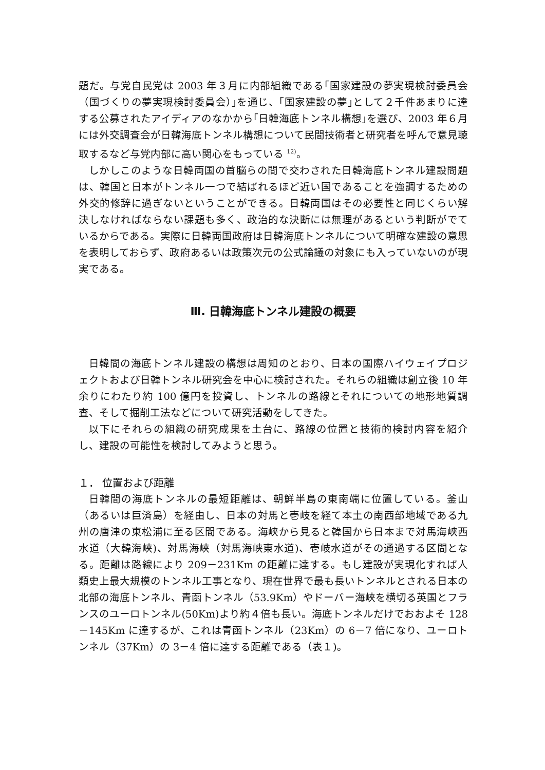題だ。与党自民党は 2003 年３月に内部組織である｢国家建設の夢実現検討委員会（国づくりの夢実現検討委員会）｣を通じ、｢国家建設の夢｣として２千件あまりに達する公募されたアイディアのなかから｢日韓海底トンネル構想｣を選び、2003 年６月には外交調査会が日韓海底トンネル構想について民間技術者と研究者を呼んで意見聴取するなど与党内部に高い関心をもっている <sup>12)</sup>。
しかしこのような日韓両国の首脳らの間で交わされた日韓海底トンネル建設問題は、韓国と日本がトンネル一つで結ばれるほど近い国であることを強調するための外交的修辞に過ぎないということができる。日韓両国はその必要性と同じくらい解決しなければならない課題も多く、政治的な決断には無理があるという判断がでているからである。実際に日韓両国政府は日韓海底トンネルについて明確な建設の意思を表明しておらず、政府あるいは政策次元の公式論議の対象にも入っていないのが現実である。
Ⅲ. 日韓海底トンネル建設の概要
日韓間の海底トンネル建設の構想は周知のとおり、日本の国際ハイウェイプロジェクトおよび日韓トンネル研究会を中心に検討された。それらの組織は創立後 10 年余りにわたり約 100 億円を投資し、トンネルの路線とそれについての地形地質調査、そして掘削工法などについて研究活動をしてきた。
以下にそれらの組織の研究成果を土台に、路線の位置と技術的検討内容を紹介し、建設の可能性を検討してみようと思う。
１． 位置および距離
日韓間の海底トンネルの最短距離は、朝鮮半島の東南端に位置している。釜山（あるいは巨済島）を経由し、日本の対馬と壱岐を経て本土の南西部地域である九州の唐津の東松浦に至る区間である。海峡から見ると韓国から日本まで対馬海峡西水道（大韓海峡)、対馬海峡（対馬海峡東水道)、壱岐水道がその通過する区間となる。距離は路線により 209－231Km の距離に達する。もし建設が実現化すれば人類史上最大規模のトンネル工事となり、現在世界で最も長いトンネルとされる日本の北部の海底トンネル、青函トンネル（53.9Km）やドーバー海峡を横切る英国とフランスのユーロトンネル(50Km)より約４倍も長い。海底トンネルだけでおおよそ 128－145Km に達するが、これは青函トンネル（23Km）の 6－7 倍になり、ユーロトンネル（37Km）の 3－4 倍に達する距離である（表１)。